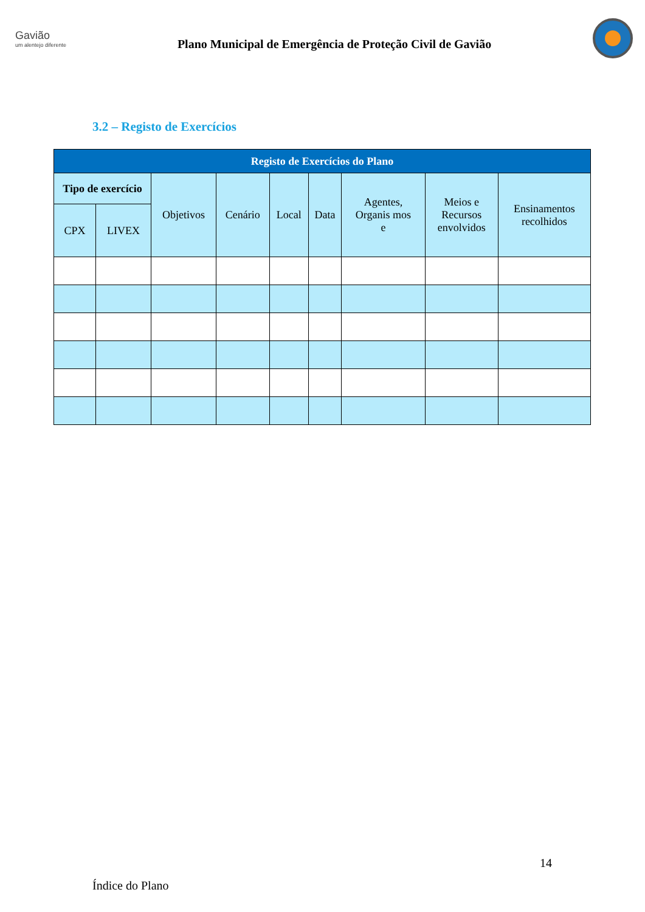Gavião
um alentejo diferente
Plano Municipal de Emergência de Proteção Civil de Gavião
3.2 – Registo de Exercícios
| Registo de Exercícios do Plano | | | | | | | | |
| --- | --- | --- | --- | --- | --- | --- | --- | --- |
| Tipo de exercício | | Objetivos | Cenário | Local | Data | Agentes, Organis mos e | Meios e Recursos envolvidos | Ensinamentos recolhidos |
| CPX | LIVEX | | | | | | | |
14
Índice do Plano